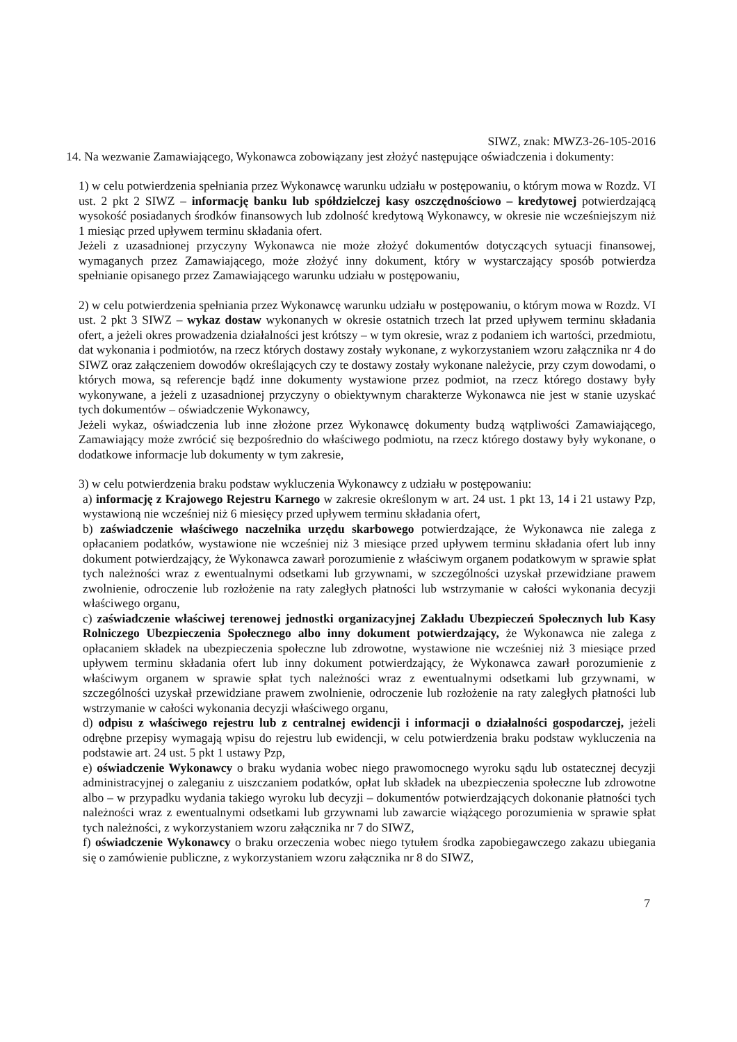SIWZ, znak: MWZ3-26-105-2016
14. Na wezwanie Zamawiającego, Wykonawca zobowiązany jest złożyć następujące oświadczenia i dokumenty:
1) w celu potwierdzenia spełniania przez Wykonawcę warunku udziału w postępowaniu, o którym mowa w Rozdz. VI ust. 2 pkt 2 SIWZ – informację banku lub spółdzielczej kasy oszczędnościowo – kredytowej potwierdzającą wysokość posiadanych środków finansowych lub zdolność kredytową Wykonawcy, w okresie nie wcześniejszym niż 1 miesiąc przed upływem terminu składania ofert.
Jeżeli z uzasadnionej przyczyny Wykonawca nie może złożyć dokumentów dotyczących sytuacji finansowej, wymaganych przez Zamawiającego, może złożyć inny dokument, który w wystarczający sposób potwierdza spełnianie opisanego przez Zamawiającego warunku udziału w postępowaniu,
2) w celu potwierdzenia spełniania przez Wykonawcę warunku udziału w postępowaniu, o którym mowa w Rozdz. VI ust. 2 pkt 3 SIWZ – wykaz dostaw wykonanych w okresie ostatnich trzech lat przed upływem terminu składania ofert, a jeżeli okres prowadzenia działalności jest krótszy – w tym okresie, wraz z podaniem ich wartości, przedmiotu, dat wykonania i podmiotów, na rzecz których dostawy zostały wykonane, z wykorzystaniem wzoru załącznika nr 4 do SIWZ oraz załączeniem dowodów określających czy te dostawy zostały wykonane należycie, przy czym dowodami, o których mowa, są referencje bądź inne dokumenty wystawione przez podmiot, na rzecz którego dostawy były wykonywane, a jeżeli z uzasadnionej przyczyny o obiektywnym charakterze Wykonawca nie jest w stanie uzyskać tych dokumentów – oświadczenie Wykonawcy,
Jeżeli wykaz, oświadczenia lub inne złożone przez Wykonawcę dokumenty budzą wątpliwości Zamawiającego, Zamawiający może zwrócić się bezpośrednio do właściwego podmiotu, na rzecz którego dostawy były wykonane, o dodatkowe informacje lub dokumenty w tym zakresie,
3) w celu potwierdzenia braku podstaw wykluczenia Wykonawcy z udziału w postępowaniu:
a) informację z Krajowego Rejestru Karnego w zakresie określonym w art. 24 ust. 1 pkt 13, 14 i 21 ustawy Pzp, wystawioną nie wcześniej niż 6 miesięcy przed upływem terminu składania ofert,
b) zaświadczenie właściwego naczelnika urzędu skarbowego potwierdzające, że Wykonawca nie zalega z opłacaniem podatków, wystawione nie wcześniej niż 3 miesiące przed upływem terminu składania ofert lub inny dokument potwierdzający, że Wykonawca zawarł porozumienie z właściwym organem podatkowym w sprawie spłat tych należności wraz z ewentualnymi odsetkami lub grzywnami, w szczególności uzyskał przewidziane prawem zwolnienie, odroczenie lub rozłożenie na raty zaległych płatności lub wstrzymanie w całości wykonania decyzji właściwego organu,
c) zaświadczenie właściwej terenowej jednostki organizacyjnej Zakładu Ubezpieczeń Społecznych lub Kasy Rolniczego Ubezpieczenia Społecznego albo inny dokument potwierdzający, że Wykonawca nie zalega z opłacaniem składek na ubezpieczenia społeczne lub zdrowotne, wystawione nie wcześniej niż 3 miesiące przed upływem terminu składania ofert lub inny dokument potwierdzający, że Wykonawca zawarł porozumienie z właściwym organem w sprawie spłat tych należności wraz z ewentualnymi odsetkami lub grzywnami, w szczególności uzyskał przewidziane prawem zwolnienie, odroczenie lub rozłożenie na raty zaległych płatności lub wstrzymanie w całości wykonania decyzji właściwego organu,
d) odpisu z właściwego rejestru lub z centralnej ewidencji i informacji o działalności gospodarczej, jeżeli odrębne przepisy wymagają wpisu do rejestru lub ewidencji, w celu potwierdzenia braku podstaw wykluczenia na podstawie art. 24 ust. 5 pkt 1 ustawy Pzp,
e) oświadczenie Wykonawcy o braku wydania wobec niego prawomocnego wyroku sądu lub ostatecznej decyzji administracyjnej o zaleganiu z uiszczaniem podatków, opłat lub składek na ubezpieczenia społeczne lub zdrowotne albo – w przypadku wydania takiego wyroku lub decyzji – dokumentów potwierdzających dokonanie płatności tych należności wraz z ewentualnymi odsetkami lub grzywnami lub zawarcie wiążącego porozumienia w sprawie spłat tych należności, z wykorzystaniem wzoru załącznika nr 7 do SIWZ,
f) oświadczenie Wykonawcy o braku orzeczenia wobec niego tytułem środka zapobiegawczego zakazu ubiegania się o zamówienie publiczne, z wykorzystaniem wzoru załącznika nr 8 do SIWZ,
7